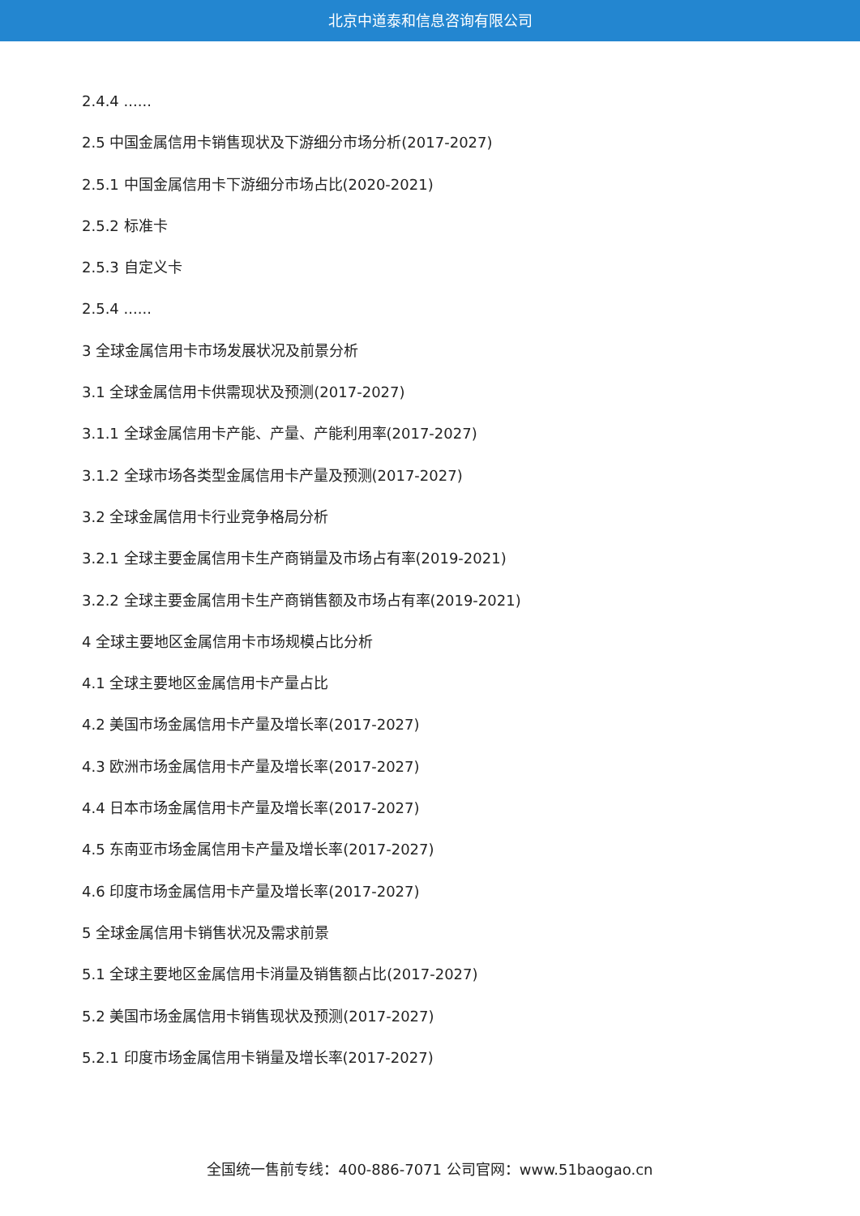北京中道泰和信息咨询有限公司
2.4.4 ......
2.5 中国金属信用卡销售现状及下游细分市场分析(2017-2027)
2.5.1 中国金属信用卡下游细分市场占比(2020-2021)
2.5.2 标准卡
2.5.3 自定义卡
2.5.4 ......
3 全球金属信用卡市场发展状况及前景分析
3.1 全球金属信用卡供需现状及预测(2017-2027)
3.1.1 全球金属信用卡产能、产量、产能利用率(2017-2027)
3.1.2 全球市场各类型金属信用卡产量及预测(2017-2027)
3.2 全球金属信用卡行业竞争格局分析
3.2.1 全球主要金属信用卡生产商销量及市场占有率(2019-2021)
3.2.2 全球主要金属信用卡生产商销售额及市场占有率(2019-2021)
4 全球主要地区金属信用卡市场规模占比分析
4.1 全球主要地区金属信用卡产量占比
4.2 美国市场金属信用卡产量及增长率(2017-2027)
4.3 欧洲市场金属信用卡产量及增长率(2017-2027)
4.4 日本市场金属信用卡产量及增长率(2017-2027)
4.5 东南亚市场金属信用卡产量及增长率(2017-2027)
4.6 印度市场金属信用卡产量及增长率(2017-2027)
5 全球金属信用卡销售状况及需求前景
5.1 全球主要地区金属信用卡消量及销售额占比(2017-2027)
5.2 美国市场金属信用卡销售现状及预测(2017-2027)
5.2.1 印度市场金属信用卡销量及增长率(2017-2027)
全国统一售前专线：400-886-7071 公司官网：www.51baogao.cn